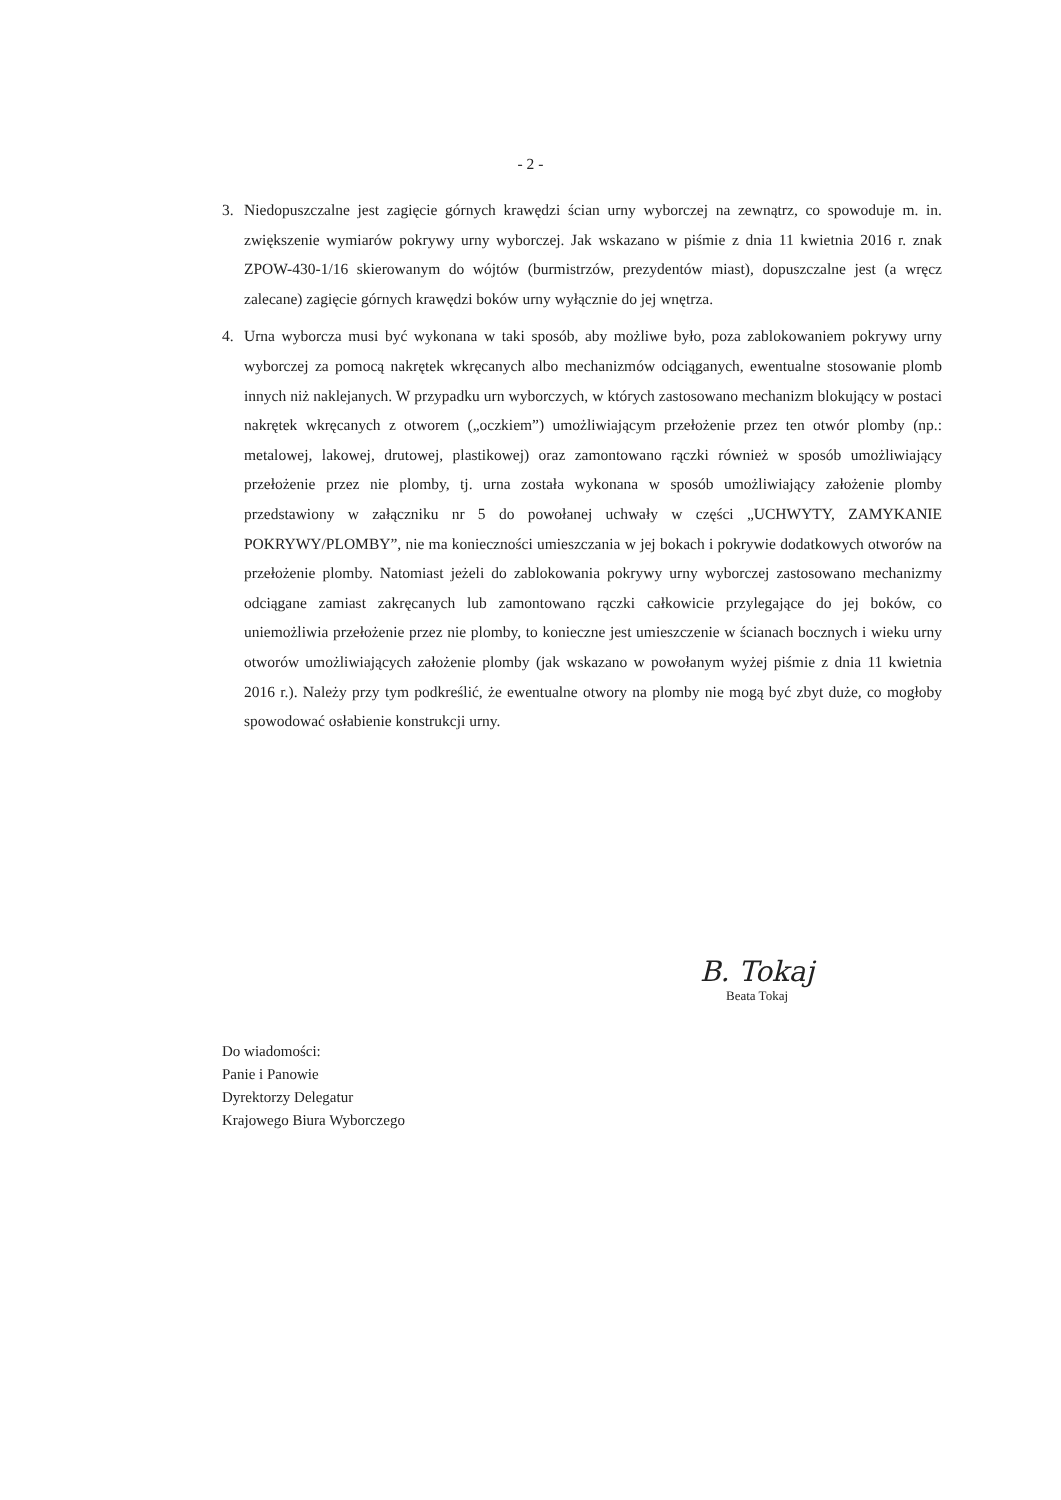- 2 -
3. Niedopuszczalne jest zagięcie górnych krawędzi ścian urny wyborczej na zewnątrz, co spowoduje m. in. zwiększenie wymiarów pokrywy urny wyborczej. Jak wskazano w piśmie z dnia 11 kwietnia 2016 r. znak ZPOW-430-1/16 skierowanym do wójtów (burmistrzów, prezydentów miast), dopuszczalne jest (a wręcz zalecane) zagięcie górnych krawędzi boków urny wyłącznie do jej wnętrza.
4. Urna wyborcza musi być wykonana w taki sposób, aby możliwe było, poza zablokowaniem pokrywy urny wyborczej za pomocą nakrętek wkręcanych albo mechanizmów odciąganych, ewentualne stosowanie plomb innych niż naklejanych. W przypadku urn wyborczych, w których zastosowano mechanizm blokujący w postaci nakrętek wkręcanych z otworem („oczkiem”) umożliwiającym przełożenie przez ten otwór plomby (np.: metalowej, lakowej, drutowej, plastikowej) oraz zamontowano rączki również w sposób umożliwiający przełożenie przez nie plomby, tj. urna została wykonana w sposób umożliwiający założenie plomby przedstawiony w załączniku nr 5 do powołanej uchwały w części „UCHWYTY, ZAMYKANIE POKRYWY/PLOMBY”, nie ma konieczności umieszczania w jej bokach i pokrywie dodatkowych otworów na przełożenie plomby. Natomiast jeżeli do zablokowania pokrywy urny wyborczej zastosowano mechanizmy odciągane zamiast zakręcanych lub zamontowano rączki całkowicie przylegające do jej boków, co uniemożliwia przełożenie przez nie plomby, to konieczne jest umieszczenie w ścianach bocznych i wieku urny otworów umożliwiających założenie plomby (jak wskazano w powołanym wyżej piśmie z dnia 11 kwietnia 2016 r.). Należy przy tym podkreślić, że ewentualne otwory na plomby nie mogą być zbyt duże, co mogłoby spowodować osłabienie konstrukcji urny.
B. Tokaj
Beata Tokaj
Do wiadomości:
Panie i Panowie
Dyrektorzy Delegatur
Krajowego Biura Wyborczego